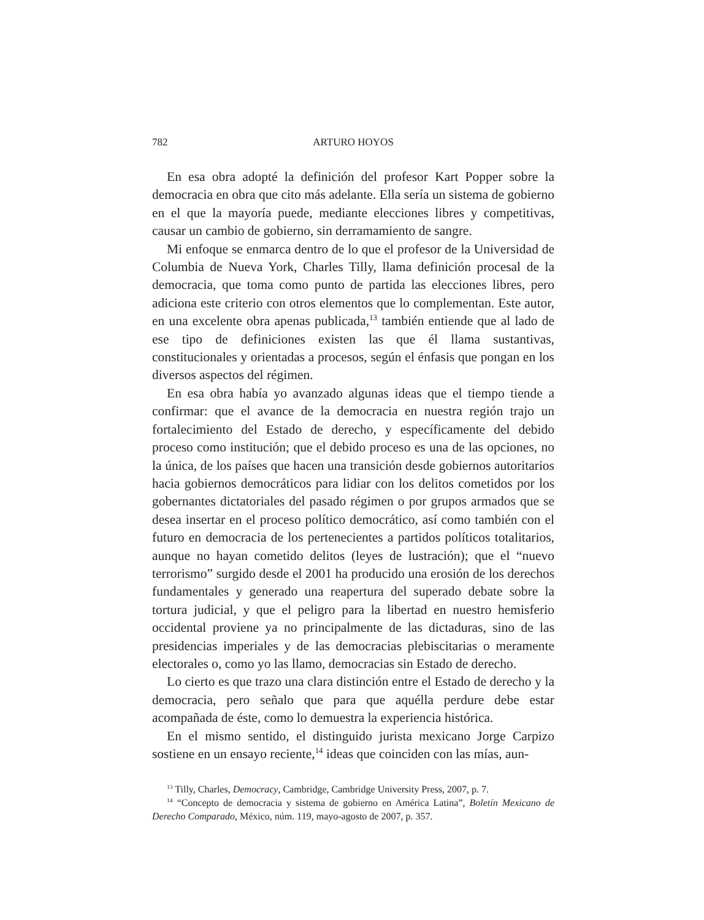782 ARTURO HOYOS
En esa obra adopté la definición del profesor Kart Popper sobre la democracia en obra que cito más adelante. Ella sería un sistema de gobierno en el que la mayoría puede, mediante elecciones libres y competitivas, causar un cambio de gobierno, sin derramamiento de sangre.
Mi enfoque se enmarca dentro de lo que el profesor de la Universidad de Columbia de Nueva York, Charles Tilly, llama definición procesal de la democracia, que toma como punto de partida las elecciones libres, pero adiciona este criterio con otros elementos que lo complementan. Este autor, en una excelente obra apenas publicada,<sup>13</sup> también entiende que al lado de ese tipo de definiciones existen las que él llama sustantivas, constitucionales y orientadas a procesos, según el énfasis que pongan en los diversos aspectos del régimen.
En esa obra había yo avanzado algunas ideas que el tiempo tiende a confirmar: que el avance de la democracia en nuestra región trajo un fortalecimiento del Estado de derecho, y específicamente del debido proceso como institución; que el debido proceso es una de las opciones, no la única, de los países que hacen una transición desde gobiernos autoritarios hacia gobiernos democráticos para lidiar con los delitos cometidos por los gobernantes dictatoriales del pasado régimen o por grupos armados que se desea insertar en el proceso político democrático, así como también con el futuro en democracia de los pertenecientes a partidos políticos totalitarios, aunque no hayan cometido delitos (leyes de lustración); que el “nuevo terrorismo” surgido desde el 2001 ha producido una erosión de los derechos fundamentales y generado una reapertura del superado debate sobre la tortura judicial, y que el peligro para la libertad en nuestro hemisferio occidental proviene ya no principalmente de las dictaduras, sino de las presidencias imperiales y de las democracias plebiscitarias o meramente electorales o, como yo las llamo, democracias sin Estado de derecho.
Lo cierto es que trazo una clara distinción entre el Estado de derecho y la democracia, pero señalo que para que aquélla perdure debe estar acompañada de éste, como lo demuestra la experiencia histórica.
En el mismo sentido, el distinguido jurista mexicano Jorge Carpizo sostiene en un ensayo reciente,<sup>14</sup> ideas que coinciden con las mías, aun-
<sup>13</sup> Tilly, Charles, Democracy, Cambridge, Cambridge University Press, 2007, p. 7.
<sup>14</sup> “Concepto de democracia y sistema de gobierno en América Latina”, Boletín Mexicano de Derecho Comparado, México, núm. 119, mayo-agosto de 2007, p. 357.